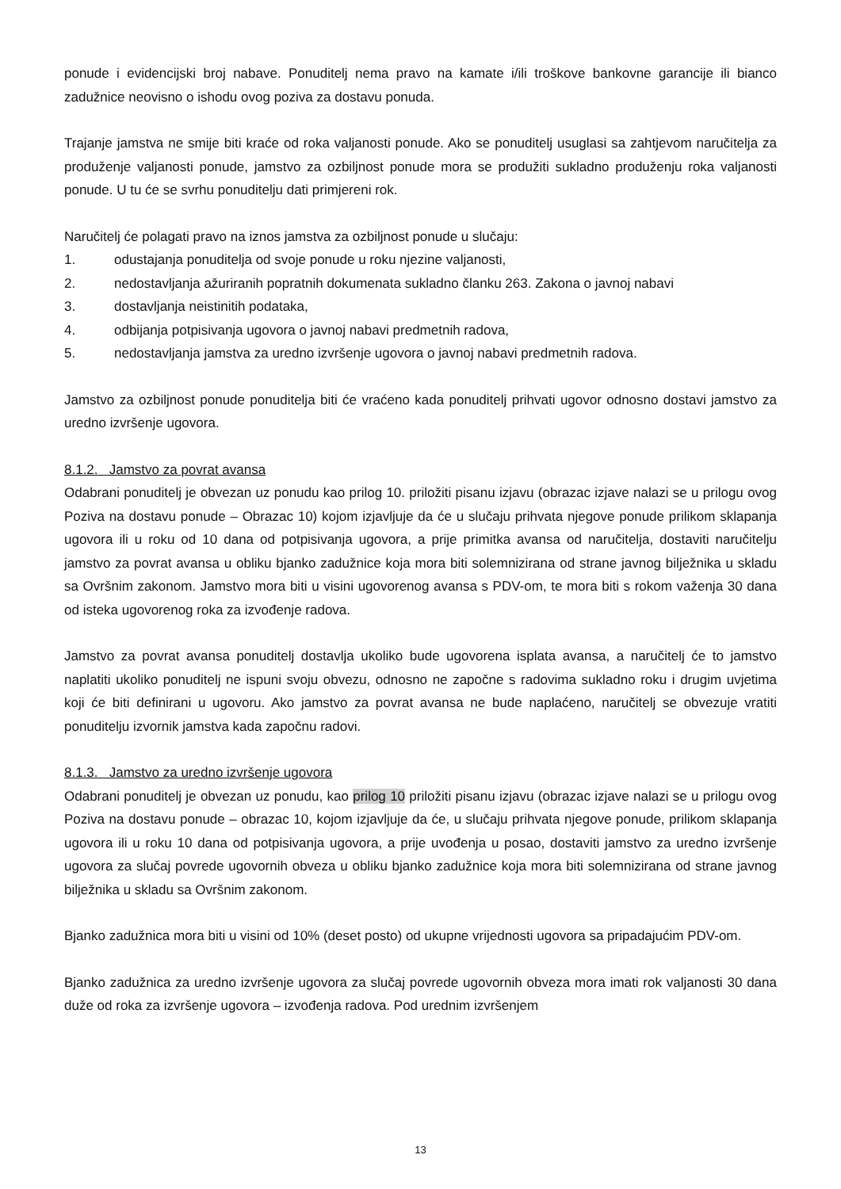ponude i evidencijski broj nabave. Ponuditelj nema pravo na kamate i/ili troškove bankovne garancije ili bianco zadužnice neovisno o ishodu ovog poziva za dostavu ponuda.
Trajanje jamstva ne smije biti kraće od roka valjanosti ponude. Ako se ponuditelj usuglasi sa zahtjevom naručitelja za produženje valjanosti ponude, jamstvo za ozbiljnost ponude mora se produžiti sukladno produženju roka valjanosti ponude. U tu će se svrhu ponuditelju dati primjereni rok.
Naručitelj će polagati pravo na iznos jamstva za ozbiljnost ponude u slučaju:
1. odustajanja ponuditelja od svoje ponude u roku njezine valjanosti,
2. nedostavljanja ažuriranih popratnih dokumenata sukladno članku 263. Zakona o javnoj nabavi
3. dostavljanja neistinitih podataka,
4. odbijanja potpisivanja ugovora o javnoj nabavi predmetnih radova,
5. nedostavljanja jamstva za uredno izvršenje ugovora o javnoj nabavi predmetnih radova.
Jamstvo za ozbiljnost ponude ponuditelja biti će vraćeno kada ponuditelj prihvati ugovor odnosno dostavi jamstvo za uredno izvršenje ugovora.
8.1.2. Jamstvo za povrat avansa
Odabrani ponuditelj je obvezan uz ponudu kao prilog 10. priložiti pisanu izjavu (obrazac izjave nalazi se u prilogu ovog Poziva na dostavu ponude – Obrazac 10) kojom izjavljuje da će u slučaju prihvata njegove ponude prilikom sklapanja ugovora ili u roku od 10 dana od potpisivanja ugovora, a prije primitka avansa od naručitelja, dostaviti naručitelju jamstvo za povrat avansa u obliku bjanko zadužnice koja mora biti solemnizirana od strane javnog bilježnika u skladu sa Ovršnim zakonom. Jamstvo mora biti u visini ugovorenog avansa s PDV-om, te mora biti s rokom važenja 30 dana od isteka ugovorenog roka za izvođenje radova.
Jamstvo za povrat avansa ponuditelj dostavlja ukoliko bude ugovorena isplata avansa, a naručitelj će to jamstvo naplatiti ukoliko ponuditelj ne ispuni svoju obvezu, odnosno ne započne s radovima sukladno roku i drugim uvjetima koji će biti definirani u ugovoru. Ako jamstvo za povrat avansa ne bude naplaćeno, naručitelj se obvezuje vratiti ponuditelju izvornik jamstva kada započnu radovi.
8.1.3. Jamstvo za uredno izvršenje ugovora
Odabrani ponuditelj je obvezan uz ponudu, kao prilog 10 priložiti pisanu izjavu (obrazac izjave nalazi se u prilogu ovog Poziva na dostavu ponude – obrazac 10, kojom izjavljuje da će, u slučaju prihvata njegove ponude, prilikom sklapanja ugovora ili u roku 10 dana od potpisivanja ugovora, a prije uvođenja u posao, dostaviti jamstvo za uredno izvršenje ugovora za slučaj povrede ugovornih obveza u obliku bjanko zadužnice koja mora biti solemnizirana od strane javnog bilježnika u skladu sa Ovršnim zakonom.
Bjanko zadužnica mora biti u visini od 10% (deset posto) od ukupne vrijednosti ugovora sa pripadajućim PDV-om.
Bjanko zadužnica za uredno izvršenje ugovora za slučaj povrede ugovornih obveza mora imati rok valjanosti 30 dana duže od roka za izvršenje ugovora – izvođenja radova. Pod urednim izvršenjem
13